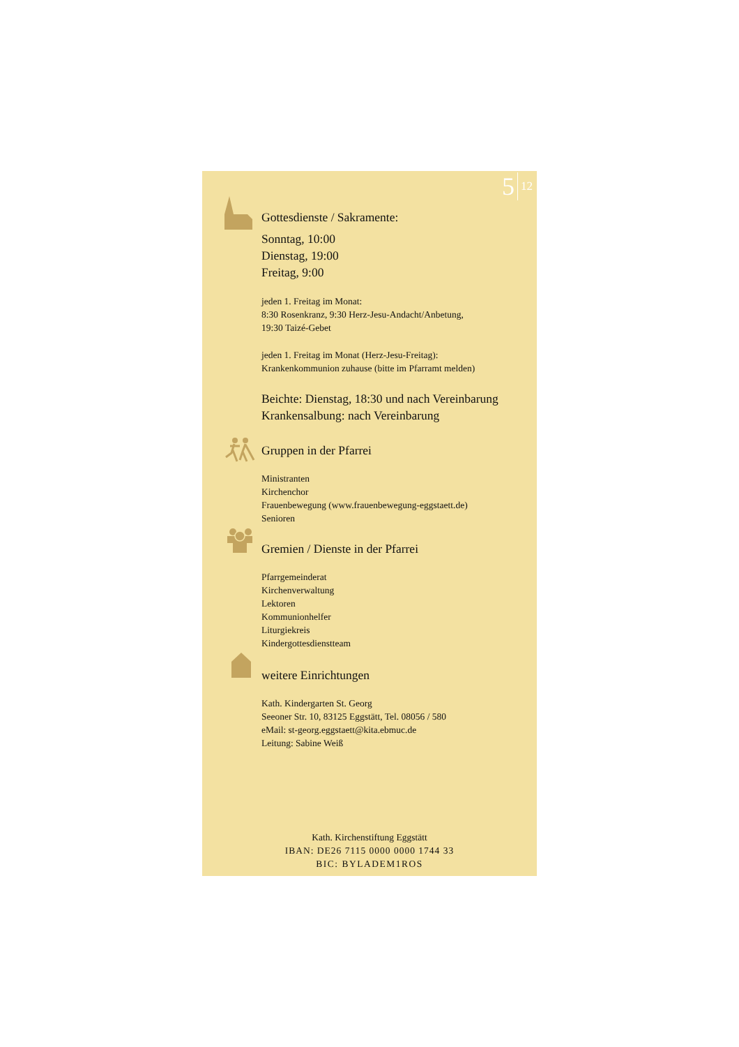5 12
Gottesdienste / Sakramente:
Sonntag, 10:00
Dienstag, 19:00
Freitag, 9:00
jeden 1. Freitag im Monat:
8:30 Rosenkranz, 9:30 Herz-Jesu-Andacht/Anbetung,
19:30 Taizé-Gebet
jeden 1. Freitag im Monat (Herz-Jesu-Freitag):
Krankenkommunion zuhause (bitte im Pfarramt melden)
Beichte: Dienstag, 18:30 und nach Vereinbarung
Krankensalbung: nach Vereinbarung
Gruppen in der Pfarrei
Ministranten
Kirchenchor
Frauenbewegung (www.frauenbewegung-eggstaett.de)
Senioren
Gremien / Dienste in der Pfarrei
Pfarrgemeinderat
Kirchenverwaltung
Lektoren
Kommunionhelfer
Liturgiekreis
Kindergottesdienstteam
weitere Einrichtungen
Kath. Kindergarten St. Georg
Seeoner Str. 10, 83125 Eggstätt, Tel. 08056 / 580
eMail: st-georg.eggstaett@kita.ebmuc.de
Leitung: Sabine Weiß
Kath. Kirchenstiftung Eggstätt
IBAN: DE26 7115 0000 0000 1744 33
BIC: BYLADEM1ROS